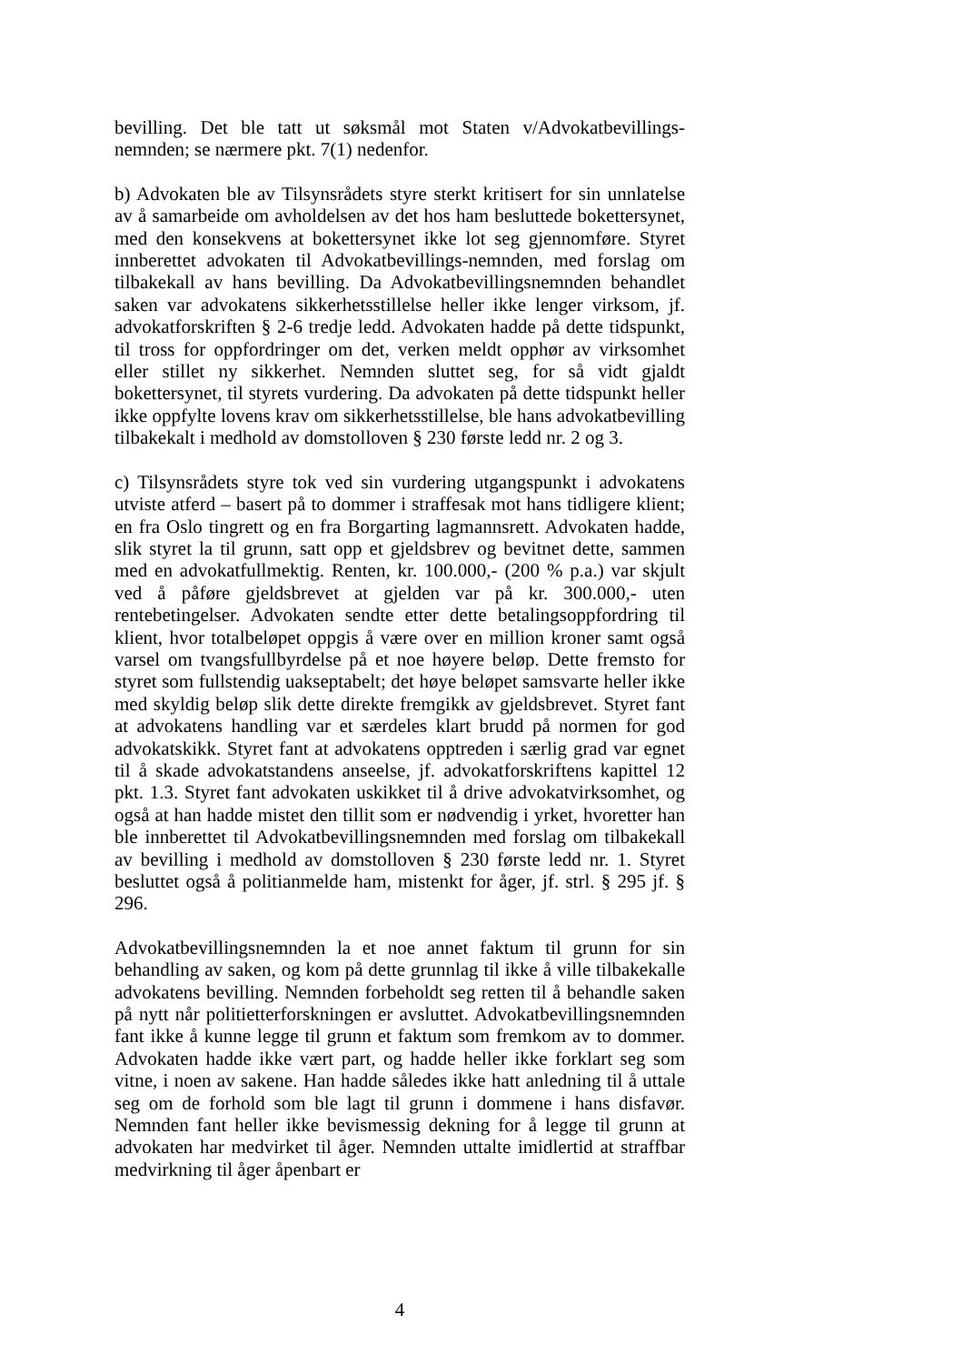bevilling. Det ble tatt ut søksmål mot Staten v/Advokatbevillings-nemnden; se nærmere pkt. 7(1) nedenfor.
b) Advokaten ble av Tilsynsrådets styre sterkt kritisert for sin unnlatelse av å samarbeide om avholdelsen av det hos ham besluttede bokettersynet, med den konsekvens at bokettersynet ikke lot seg gjennomføre. Styret innberettet advokaten til Advokatbevillings-nemnden, med forslag om tilbakekall av hans bevilling. Da Advokatbevillingsnemnden behandlet saken var advokatens sikkerhetsstillelse heller ikke lenger virksom, jf. advokatforskriften § 2-6 tredje ledd. Advokaten hadde på dette tidspunkt, til tross for oppfordringer om det, verken meldt opphør av virksomhet eller stillet ny sikkerhet. Nemnden sluttet seg, for så vidt gjaldt bokettersynet, til styrets vurdering. Da advokaten på dette tidspunkt heller ikke oppfylte lovens krav om sikkerhetsstillelse, ble hans advokatbevilling tilbakekalt i medhold av domstolloven § 230 første ledd nr. 2 og 3.
c) Tilsynsrådets styre tok ved sin vurdering utgangspunkt i advokatens utviste atferd – basert på to dommer i straffesak mot hans tidligere klient; en fra Oslo tingrett og en fra Borgarting lagmannsrett. Advokaten hadde, slik styret la til grunn, satt opp et gjeldsbrev og bevitnet dette, sammen med en advokatfullmektig. Renten, kr. 100.000,- (200 % p.a.) var skjult ved å påføre gjeldsbrevet at gjelden var på kr. 300.000,- uten rentebetingelser. Advokaten sendte etter dette betalingsoppfordring til klient, hvor totalbeløpet oppgis å være over en million kroner samt også varsel om tvangsfullbyrdelse på et noe høyere beløp. Dette fremsto for styret som fullstendig uakseptabelt; det høye beløpet samsvarte heller ikke med skyldig beløp slik dette direkte fremgikk av gjeldsbrevet. Styret fant at advokatens handling var et særdeles klart brudd på normen for god advokatskikk. Styret fant at advokatens opptreden i særlig grad var egnet til å skade advokatstandens anseelse, jf. advokatforskriftens kapittel 12 pkt. 1.3. Styret fant advokaten uskikket til å drive advokatvirksomhet, og også at han hadde mistet den tillit som er nødvendig i yrket, hvoretter han ble innberettet til Advokatbevillingsnemnden med forslag om tilbakekall av bevilling i medhold av domstolloven § 230 første ledd nr. 1. Styret besluttet også å politianmelde ham, mistenkt for åger, jf. strl. § 295 jf. § 296.
Advokatbevillingsnemnden la et noe annet faktum til grunn for sin behandling av saken, og kom på dette grunnlag til ikke å ville tilbakekalle advokatens bevilling. Nemnden forbeholdt seg retten til å behandle saken på nytt når politietterforskningen er avsluttet. Advokatbevillingsnemnden fant ikke å kunne legge til grunn et faktum som fremkom av to dommer. Advokaten hadde ikke vært part, og hadde heller ikke forklart seg som vitne, i noen av sakene. Han hadde således ikke hatt anledning til å uttale seg om de forhold som ble lagt til grunn i dommene i hans disfavør. Nemnden fant heller ikke bevismessig dekning for å legge til grunn at advokaten har medvirket til åger. Nemnden uttalte imidlertid at straffbar medvirkning til åger åpenbart er
4